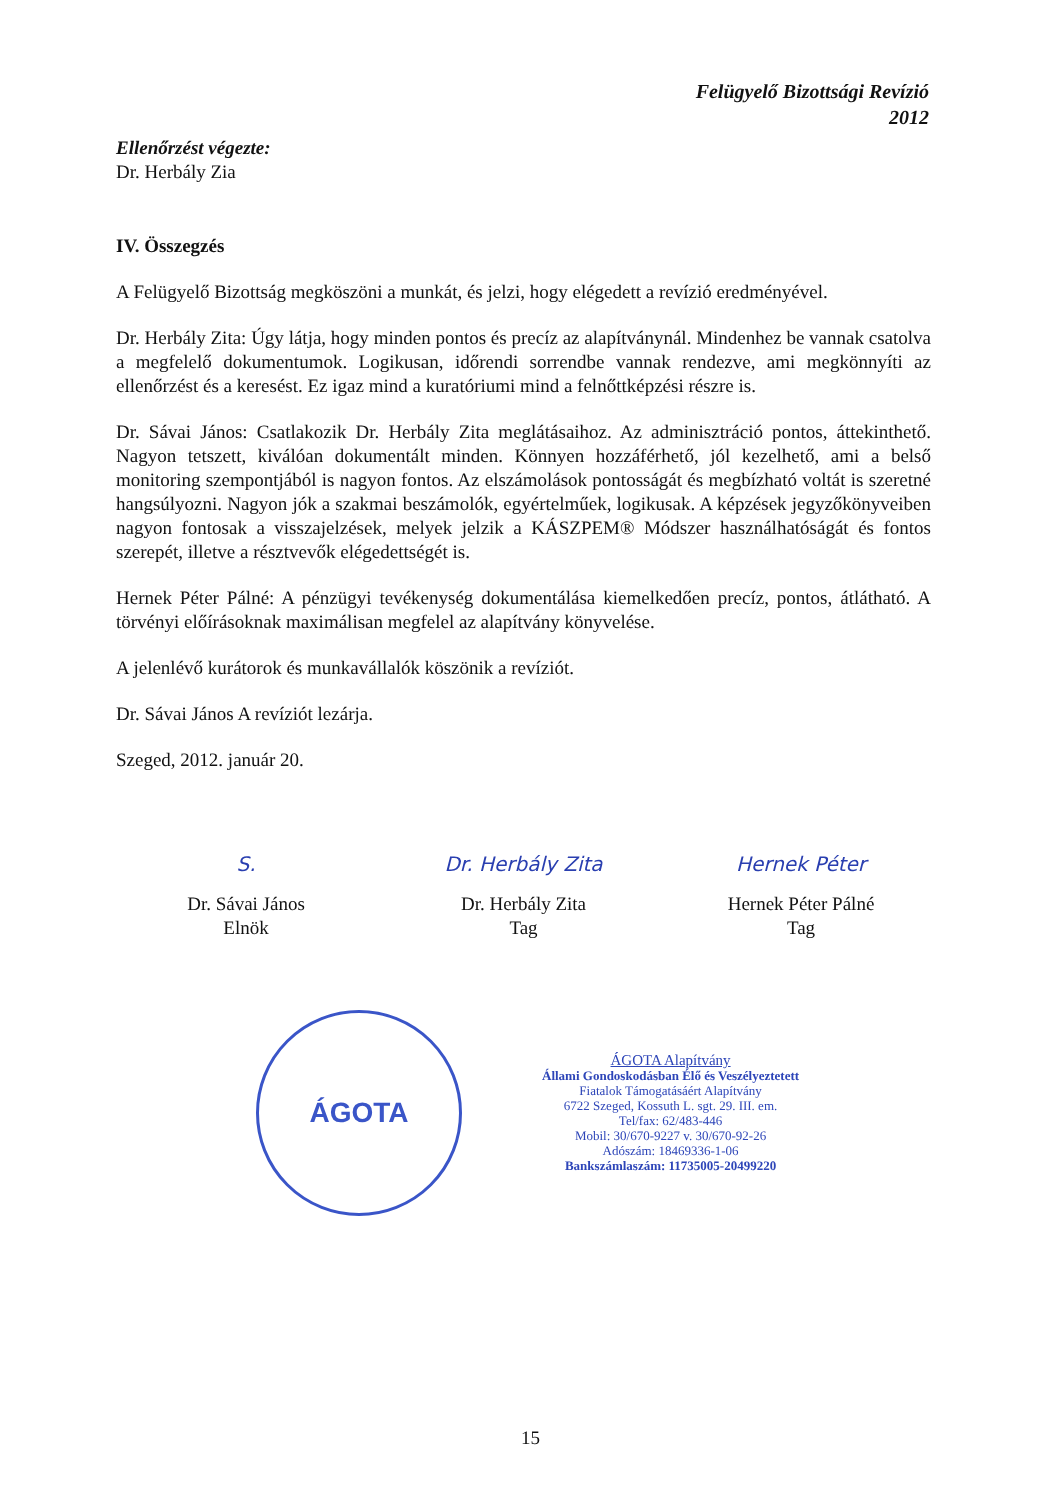Felügyelő Bizottsági Revízió
2012
Ellenőrzést végezte:
Dr. Herbály Zia
IV. Összegzés
A Felügyelő Bizottság megköszöni a munkát, és jelzi, hogy elégedett a revízió eredményével.
Dr. Herbály Zita: Úgy látja, hogy minden pontos és precíz az alapítványnál. Mindenhez be vannak csatolva a megfelelő dokumentumok. Logikusan, időrendi sorrendbe vannak rendezve, ami megkönnyíti az ellenőrzést és a keresést. Ez igaz mind a kuratóriumi mind a felnőttképzési részre is.
Dr. Sávai János: Csatlakozik Dr. Herbály Zita meglátásaihoz. Az adminisztráció pontos, áttekinthető. Nagyon tetszett, kiválóan dokumentált minden. Könnyen hozzáférhető, jól kezelhető, ami a belső monitoring szempontjából is nagyon fontos. Az elszámolások pontosságát és megbízható voltát is szeretné hangsúlyozni. Nagyon jók a szakmai beszámolók, egyértelműek, logikusak. A képzések jegyzőkönyveiben nagyon fontosak a visszajelzések, melyek jelzik a KÁSZPEM® Módszer használhatóságát és fontos szerepét, illetve a résztvevők elégedettségét is.
Hernek Péter Pálné: A pénzügyi tevékenység dokumentálása kiemelkedően precíz, pontos, átlátható. A törvényi előírásoknak maximálisan megfelel az alapítvány könyvelése.
A jelenlévő kurátorok és munkavállalók köszönik a revíziót.
Dr. Sávai János A revíziót lezárja.
Szeged, 2012. január 20.
S.
Dr. Sávai János
Elnök
Dr. Herbály Zita
Dr. Herbály Zita
Tag
Hernek Péter
Hernek Péter Pálné
Tag
ÁGOTA
ÁGOTA Alapítvány
Állami Gondoskodásban Élő és Veszélyeztetett
Fiatalok Támogatásáért Alapítvány
6722 Szeged, Kossuth L. sgt. 29. III. em.
Tel/fax: 62/483-446
Mobil: 30/670-9227 v. 30/670-92-26
Adószám: 18469336-1-06
Bankszámlaszám: 11735005-20499220
15